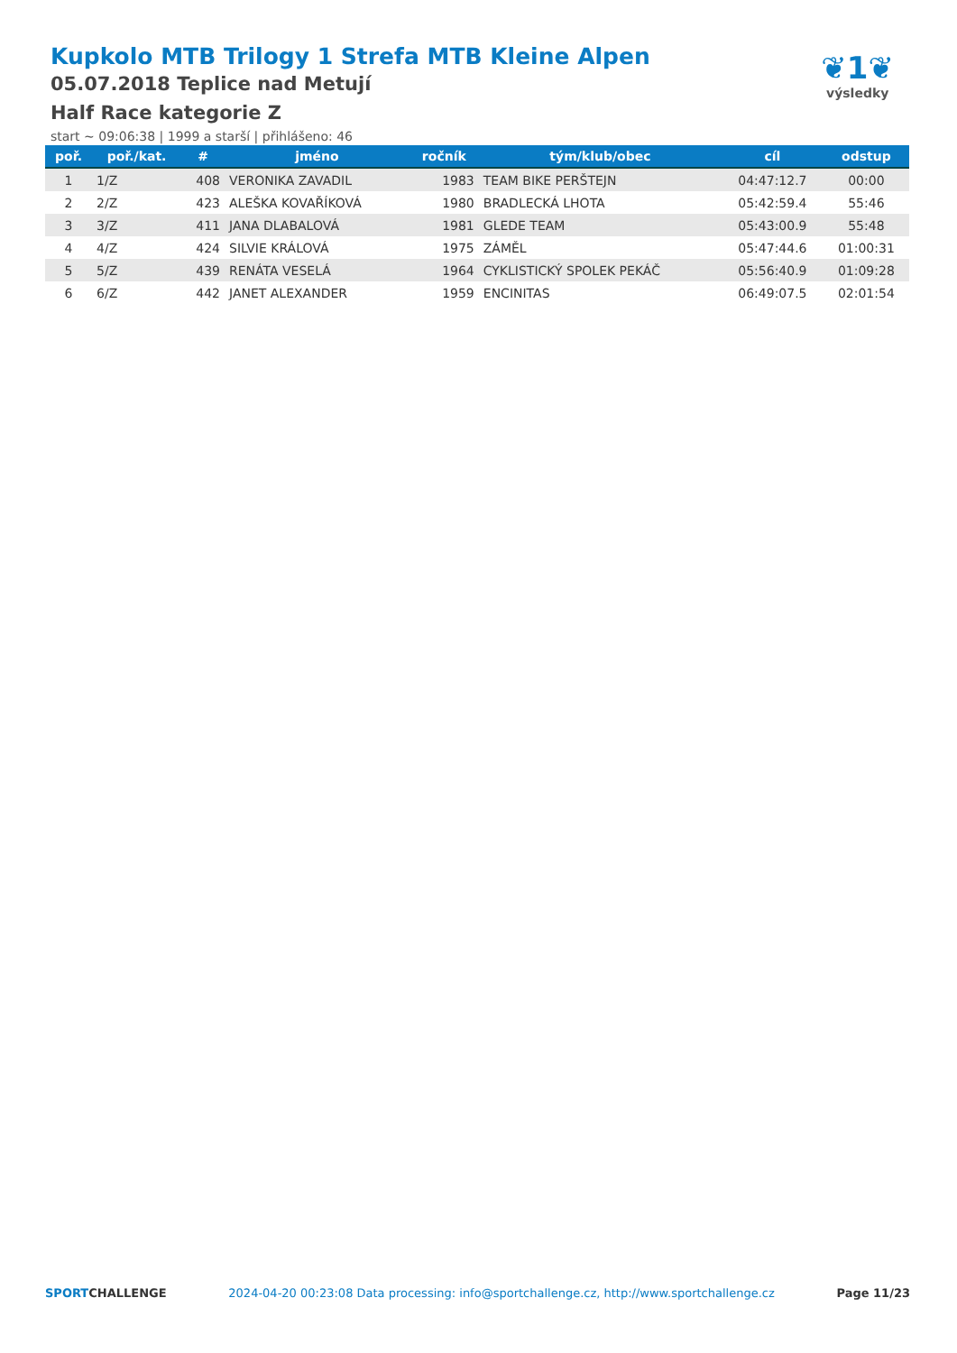Kupkolo MTB Trilogy 1 Strefa MTB Kleine Alpen
05.07.2018 Teplice nad Metují
Half Race kategorie Z
start ~ 09:06:38 | 1999 a starší | přihlášeno: 46
❦1❦
výsledky
| poř. | poř./kat. | # | jméno | ročník | tým/klub/obec | cíl | odstup |
| --- | --- | --- | --- | --- | --- | --- | --- |
| 1 | 1/Z | 408 | VERONIKA ZAVADIL | 1983 | TEAM BIKE PERŠTEJN | 04:47:12.7 | 00:00 |
| 2 | 2/Z | 423 | ALEŠKA KOVAŘÍKOVÁ | 1980 | BRADLECKÁ LHOTA | 05:42:59.4 | 55:46 |
| 3 | 3/Z | 411 | JANA DLABALOVÁ | 1981 | GLEDE TEAM | 05:43:00.9 | 55:48 |
| 4 | 4/Z | 424 | SILVIE KRÁLOVÁ | 1975 | ZÁMĚL | 05:47:44.6 | 01:00:31 |
| 5 | 5/Z | 439 | RENÁTA VESELÁ | 1964 | CYKLISTICKÝ SPOLEK PEKÁČ | 05:56:40.9 | 01:09:28 |
| 6 | 6/Z | 442 | JANET ALEXANDER | 1959 | ENCINITAS | 06:49:07.5 | 02:01:54 |
SPORTCHALLENGE 2024-04-20 00:23:08 Data processing: info@sportchallenge.cz, http://www.sportchallenge.cz Page 11/23